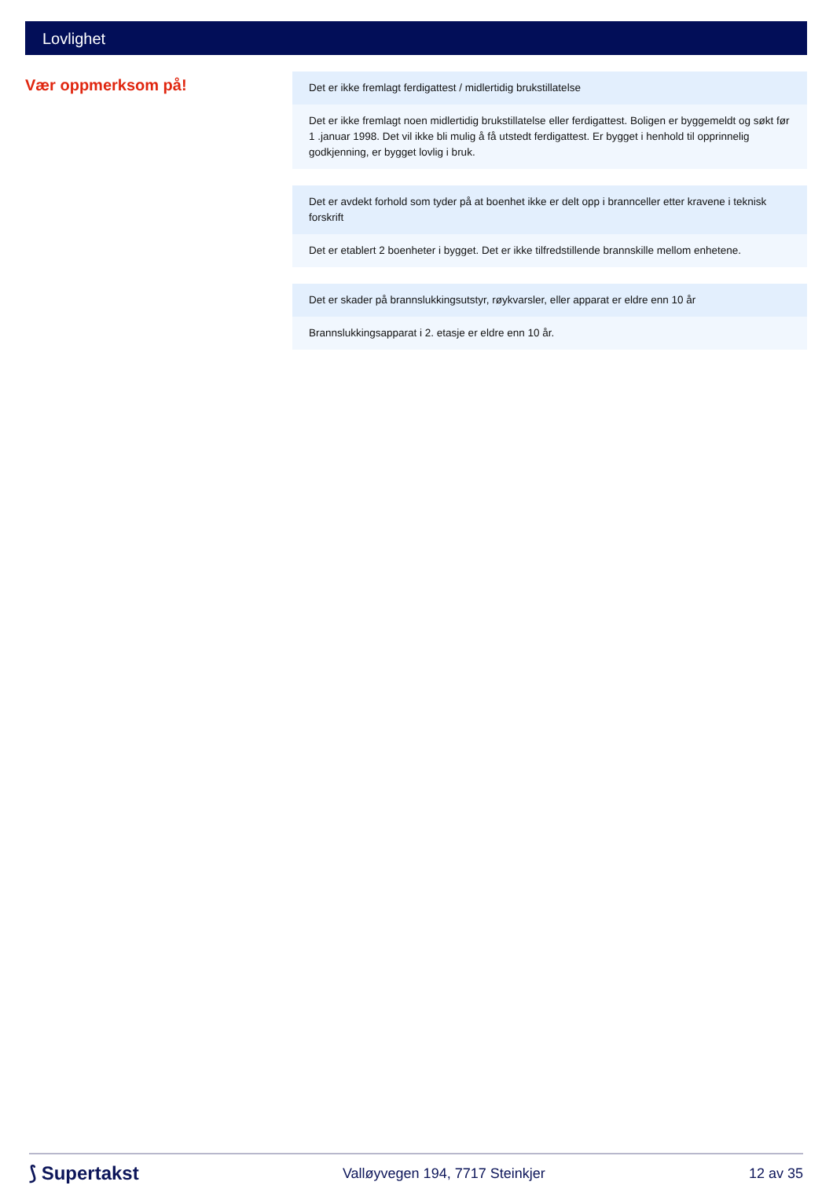Lovlighet
Vær oppmerksom på!
Det er ikke fremlagt ferdigattest / midlertidig brukstillatelse
Det er ikke fremlagt noen midlertidig brukstillatelse eller ferdigattest. Boligen er byggemeldt og søkt før 1 .januar 1998. Det vil ikke bli mulig å få utstedt ferdigattest. Er bygget i henhold til opprinnelig godkjenning, er bygget lovlig i bruk.
Det er avdekt forhold som tyder på at boenhet ikke er delt opp i brannceller etter kravene i teknisk forskrift
Det er etablert 2 boenheter i bygget. Det er ikke tilfredstillende brannskille mellom enhetene.
Det er skader på brannslukkingsutstyr, røykvarsler, eller apparat er eldre enn 10 år
Brannslukkingsapparat i 2. etasje er eldre enn 10 år.
⟆ Supertakst Valløyvegen 194, 7717 Steinkjer 12 av 35